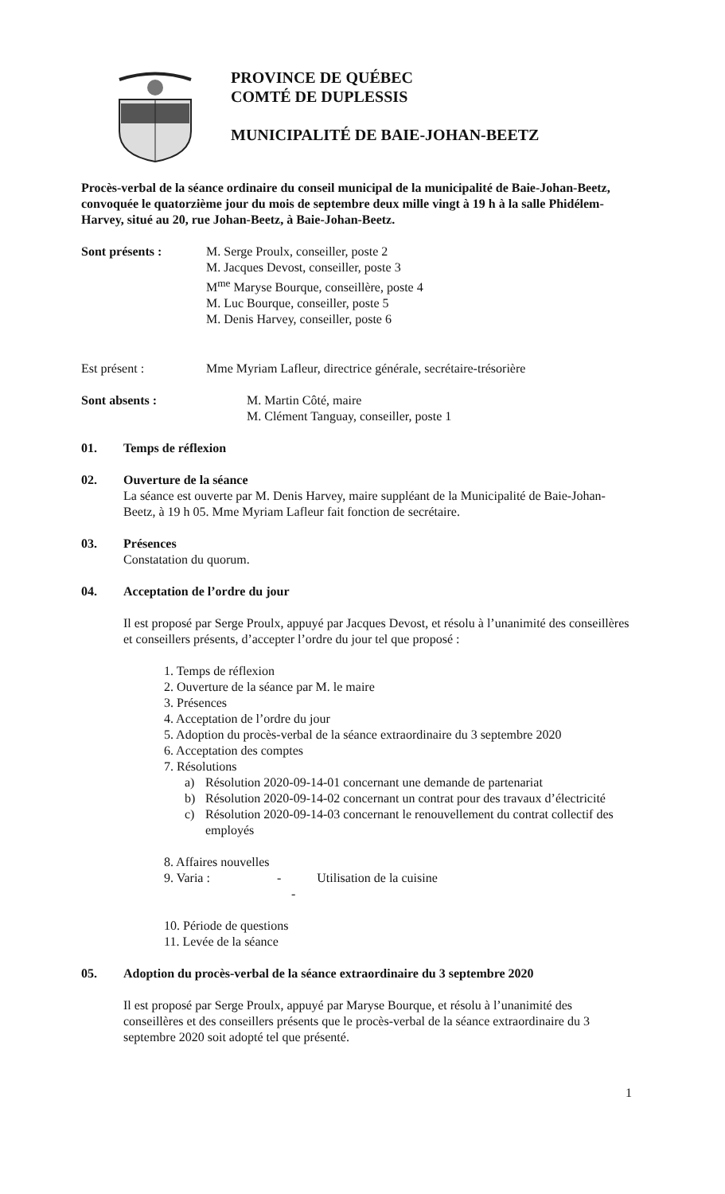PROVINCE DE QUÉBEC
COMTÉ DE DUPLESSIS
MUNICIPALITÉ DE BAIE-JOHAN-BEETZ
Procès-verbal de la séance ordinaire du conseil municipal de la municipalité de Baie-Johan-Beetz, convoquée le quatorzième jour du mois de septembre deux mille vingt à 19 h à la salle Phidélem-Harvey, situé au 20, rue Johan-Beetz, à Baie-Johan-Beetz.
Sont présents : M. Serge Proulx, conseiller, poste 2
M. Jacques Devost, conseiller, poste 3
M<sup>me</sup> Maryse Bourque, conseillère, poste 4
M. Luc Bourque, conseiller, poste 5
M. Denis Harvey, conseiller, poste 6
Est présent : Mme Myriam Lafleur, directrice générale, secrétaire-trésorière
Sont absents : M. Martin Côté, maire
M. Clément Tanguay, conseiller, poste 1
01. Temps de réflexion
02. Ouverture de la séance
La séance est ouverte par M. Denis Harvey, maire suppléant de la Municipalité de Baie-Johan-Beetz, à 19 h 05. Mme Myriam Lafleur fait fonction de secrétaire.
03. Présences
Constatation du quorum.
04. Acceptation de l’ordre du jour
Il est proposé par Serge Proulx, appuyé par Jacques Devost, et résolu à l’unanimité des conseillères et conseillers présents, d’accepter l’ordre du jour tel que proposé :
1. Temps de réflexion
2. Ouverture de la séance par M. le maire
3. Présences
4. Acceptation de l’ordre du jour
5. Adoption du procès-verbal de la séance extraordinaire du 3 septembre 2020
6. Acceptation des comptes
7. Résolutions
a) Résolution 2020-09-14-01 concernant une demande de partenariat
b) Résolution 2020-09-14-02 concernant un contrat pour des travaux d’électricité
c) Résolution 2020-09-14-03 concernant le renouvellement du contrat collectif des employés
8. Affaires nouvelles
9. Varia : - Utilisation de la cuisine
-
10. Période de questions
11. Levée de la séance
05. Adoption du procès-verbal de la séance extraordinaire du 3 septembre 2020
Il est proposé par Serge Proulx, appuyé par Maryse Bourque, et résolu à l’unanimité des conseillères et des conseillers présents que le procès-verbal de la séance extraordinaire du 3 septembre 2020 soit adopté tel que présenté.
1